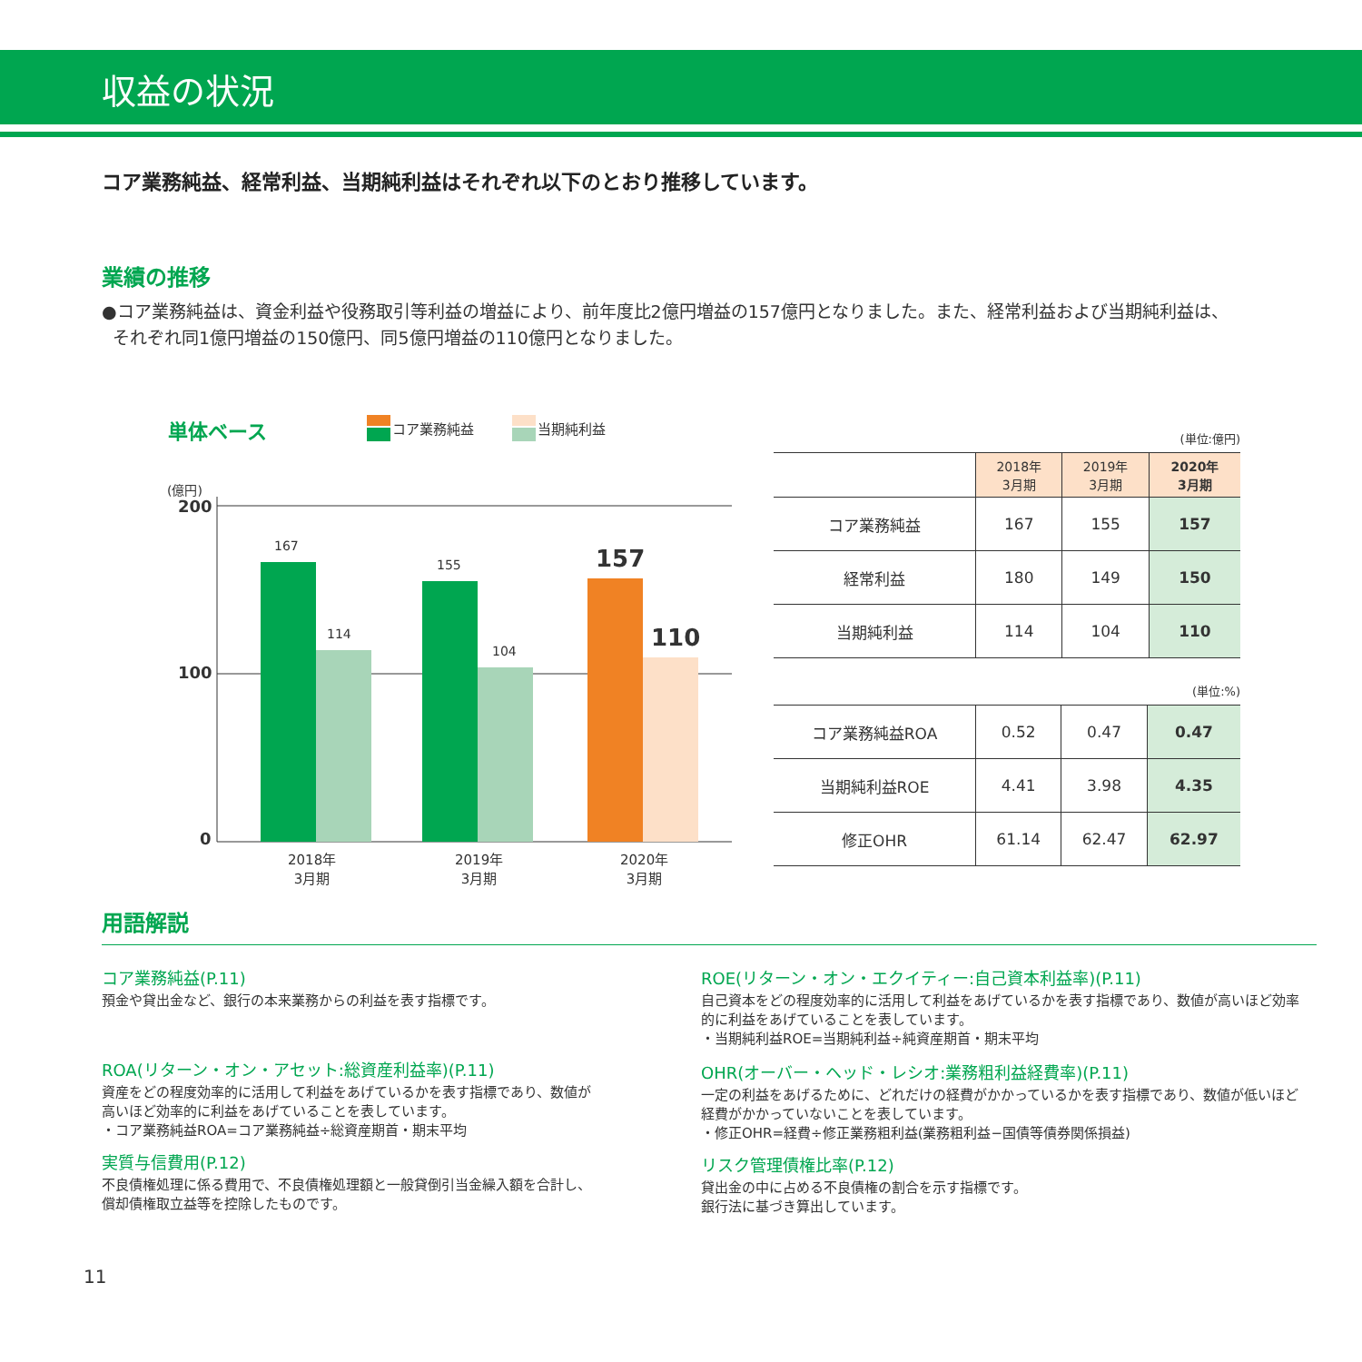収益の状況
コア業務純益、経常利益、当期純利益はそれぞれ以下のとおり推移しています。
業績の推移
●コア業務純益は、資金利益や役務取引等利益の増益により、前年度比2億円増益の157億円となりました。また、経常利益および当期純利益は、
それぞれ同1億円増益の150億円、同5億円増益の110億円となりました。
単体ベース コア業務純益 当期純利益
(億円)
200
100
0
167
114
155
104
157
110
2018年
3月期
2019年
3月期
2020年
3月期
(単位:億円)
| | 2018年 3月期 | 2019年 3月期 | 2020年 3月期 |
| --- | --- | --- | --- |
| コア業務純益 | 167 | 155 | 157 |
| 経常利益 | 180 | 149 | 150 |
| 当期純利益 | 114 | 104 | 110 |
(単位:%)
| コア業務純益ROA | 0.52 | 0.47 | 0.47 |
| 当期純利益ROE | 4.41 | 3.98 | 4.35 |
| 修正OHR | 61.14 | 62.47 | 62.97 |
用語解説
コア業務純益(P.11)
預金や貸出金など、銀行の本来業務からの利益を表す指標です。
ROA(リターン・オン・アセット:総資産利益率)(P.11)
資産をどの程度効率的に活用して利益をあげているかを表す指標であり、数値が
高いほど効率的に利益をあげていることを表しています。
・コア業務純益ROA=コア業務純益÷総資産期首・期末平均
実質与信費用(P.12)
不良債権処理に係る費用で、不良債権処理額と一般貸倒引当金繰入額を合計し、
償却債権取立益等を控除したものです。
ROE(リターン・オン・エクイティー:自己資本利益率)(P.11)
自己資本をどの程度効率的に活用して利益をあげているかを表す指標であり、数値が高いほど効率的に利益をあげていることを表しています。
・当期純利益ROE=当期純利益÷純資産期首・期末平均
OHR(オーバー・ヘッド・レシオ:業務粗利益経費率)(P.11)
一定の利益をあげるために、どれだけの経費がかかっているかを表す指標であり、数値が低いほど経費がかかっていないことを表しています。
・修正OHR=経費÷修正業務粗利益(業務粗利益−国債等債券関係損益)
リスク管理債権比率(P.12)
貸出金の中に占める不良債権の割合を示す指標です。
銀行法に基づき算出しています。
11